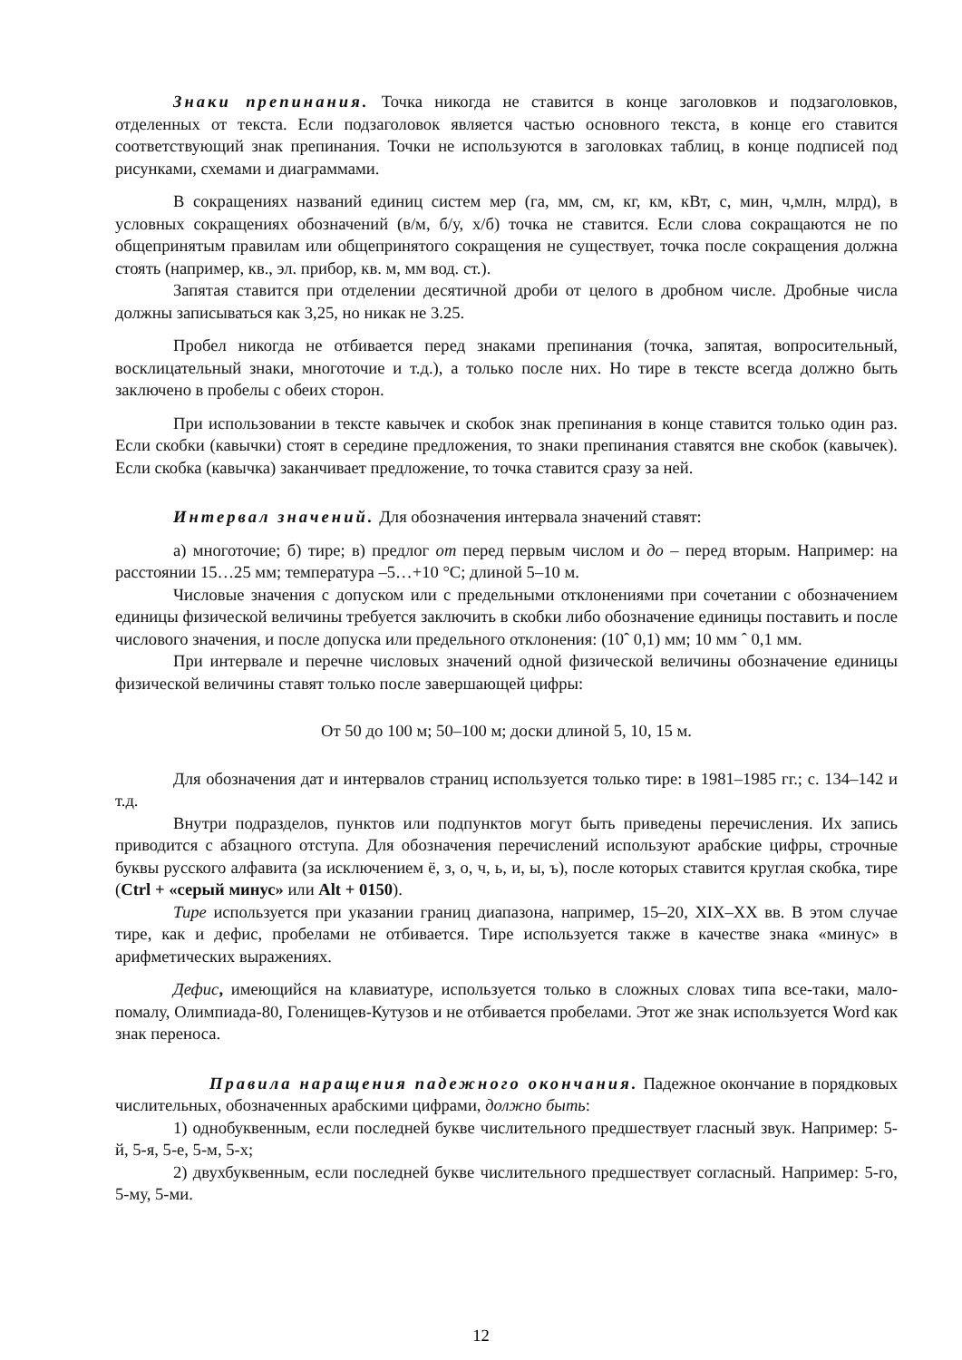Знаки препинания. Точка никогда не ставится в конце заголовков и подзаголовков, отделенных от текста. Если подзаголовок является частью основного текста, в конце его ставится соответствующий знак препинания. Точки не используются в заголовках таблиц, в конце подписей под рисунками, схемами и диаграммами.
В сокращениях названий единиц систем мер (га, мм, см, кг, км, кВт, с, мин, ч,млн, млрд), в условных сокращениях обозначений (в/м, б/у, х/б) точка не ставится. Если слова сокращаются не по общепринятым правилам или общепринятого сокращения не существует, точка после сокращения должна стоять (например, кв., эл. прибор, кв. м, мм вод. ст.).
Запятая ставится при отделении десятичной дроби от целого в дробном числе. Дробные числа должны записываться как 3,25, но никак не 3.25.
Пробел никогда не отбивается перед знаками препинания (точка, запятая, вопросительный, восклицательный знаки, многоточие и т.д.), а только после них. Но тире в тексте всегда должно быть заключено в пробелы с обеих сторон.
При использовании в тексте кавычек и скобок знак препинания в конце ставится только один раз. Если скобки (кавычки) стоят в середине предложения, то знаки препинания ставятся вне скобок (кавычек). Если скобка (кавычка) заканчивает предложение, то точка ставится сразу за ней.
Интервал значений. Для обозначения интервала значений ставят:
а) многоточие; б) тире; в) предлог от перед первым числом и до – перед вторым. Например: на расстоянии 15…25 мм; температура –5…+10 °С; длиной 5–10 м.
Числовые значения с допуском или с предельными отклонениями при сочетании с обозначением единицы физической величины требуется заключить в скобки либо обозначение единицы поставить и после числового значения, и после допуска или предельного отклонения: (10ˆ 0,1) мм; 10 мм ˆ 0,1 мм.
При интервале и перечне числовых значений одной физической величины обозначение единицы физической величины ставят только после завершающей цифры:
От 50 до 100 м; 50–100 м; доски длиной 5, 10, 15 м.
Для обозначения дат и интервалов страниц используется только тире: в 1981–1985 гг.; с. 134–142 и т.д.
Внутри подразделов, пунктов или подпунктов могут быть приведены перечисления. Их запись приводится с абзацного отступа. Для обозначения перечислений используют арабские цифры, строчные буквы русского алфавита (за исключением ё, з, о, ч, ь, и, ы, ъ), после которых ставится круглая скобка, тире (Ctrl + «серый минус» или Alt + 0150).
Тире используется при указании границ диапазона, например, 15–20, XIX–XX вв. В этом случае тире, как и дефис, пробелами не отбивается. Тире используется также в качестве знака «минус» в арифметических выражениях.
Дефис, имеющийся на клавиатуре, используется только в сложных словах типа все-таки, мало-помалу, Олимпиада-80, Голенищев-Кутузов и не отбивается пробелами. Этот же знак используется Word как знак переноса.
Правила наращения падежного окончания. Падежное окончание в порядковых числительных, обозначенных арабскими цифрами, должно быть:
1) однобуквенным, если последней букве числительного предшествует гласный звук. Например: 5-й, 5-я, 5-е, 5-м, 5-х;
2) двухбуквенным, если последней букве числительного предшествует согласный. Например: 5-го, 5-му, 5-ми.
12